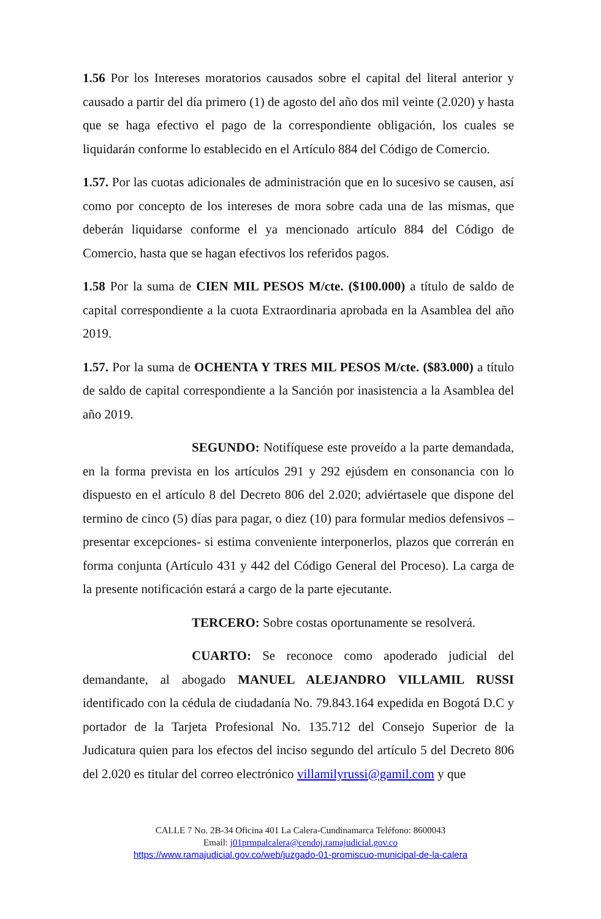1.56 Por los Intereses moratorios causados sobre el capital del literal anterior y causado a partir del día primero (1) de agosto del año dos mil veinte (2.020) y hasta que se haga efectivo el pago de la correspondiente obligación, los cuales se liquidarán conforme lo establecido en el Artículo 884 del Código de Comercio.
1.57. Por las cuotas adicionales de administración que en lo sucesivo se causen, así como por concepto de los intereses de mora sobre cada una de las mismas, que deberán liquidarse conforme el ya mencionado artículo 884 del Código de Comercio, hasta que se hagan efectivos los referidos pagos.
1.58 Por la suma de CIEN MIL PESOS M/cte. ($100.000) a título de saldo de capital correspondiente a la cuota Extraordinaria aprobada en la Asamblea del año 2019.
1.57. Por la suma de OCHENTA Y TRES MIL PESOS M/cte. ($83.000) a título de saldo de capital correspondiente a la Sanción por inasistencia a la Asamblea del año 2019.
SEGUNDO: Notifíquese este proveído a la parte demandada, en la forma prevista en los artículos 291 y 292 ejúsdem en consonancia con lo dispuesto en el artículo 8 del Decreto 806 del 2.020; adviértasele que dispone del termino de cinco (5) días para pagar, o diez (10) para formular medios defensivos –presentar excepciones- si estima conveniente interponerlos, plazos que correrán en forma conjunta (Artículo 431 y 442 del Código General del Proceso). La carga de la presente notificación estará a cargo de la parte ejecutante.
TERCERO: Sobre costas oportunamente se resolverá.
CUARTO: Se reconoce como apoderado judicial del demandante, al abogado MANUEL ALEJANDRO VILLAMIL RUSSI identificado con la cédula de ciudadanía No. 79.843.164 expedida en Bogotá D.C y portador de la Tarjeta Profesional No. 135.712 del Consejo Superior de la Judicatura quien para los efectos del inciso segundo del artículo 5 del Decreto 806 del 2.020 es titular del correo electrónico villamilyrussi@gamil.com y que
CALLE 7 No. 2B-34 Oficina 401 La Calera-Cundinamarca Teléfono: 8600043
Email: j01prmpalcalera@cendoj.ramajudicial.gov.co
https://www.ramajudicial.gov.co/web/juzgado-01-promiscuo-municipal-de-la-calera